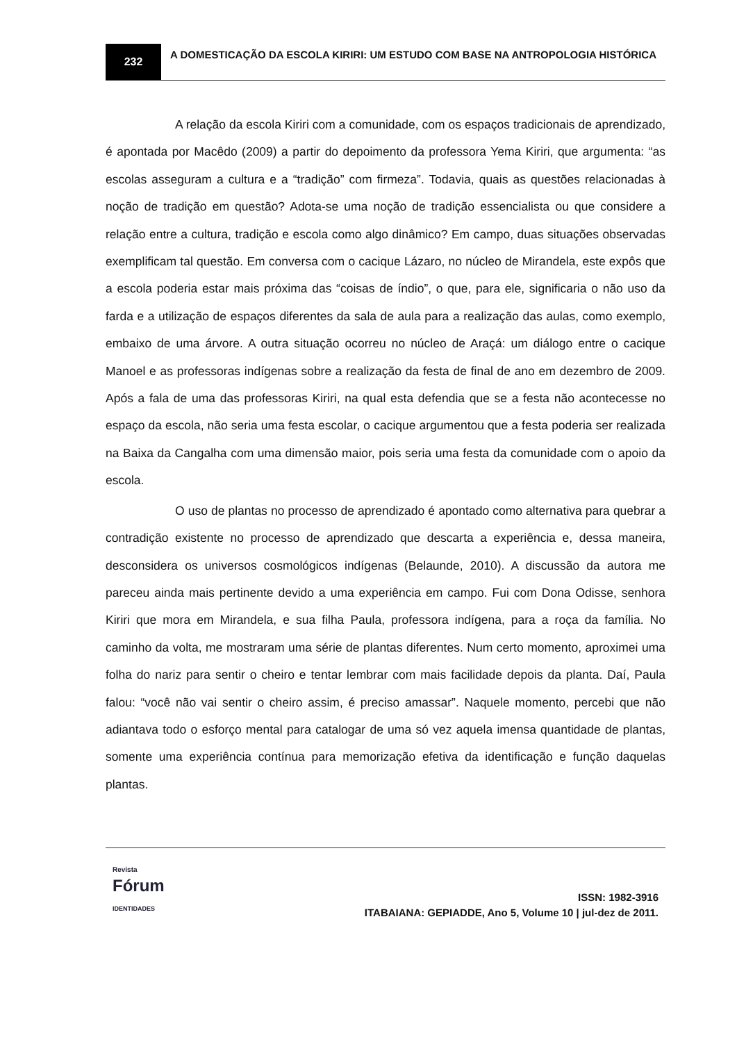232
A DOMESTICAÇÃO DA ESCOLA KIRIRI: UM ESTUDO COM BASE NA ANTROPOLOGIA HISTÓRICA
A relação da escola Kiriri com a comunidade, com os espaços tradicionais de aprendizado, é apontada por Macêdo (2009) a partir do depoimento da professora Yema Kiriri, que argumenta: “as escolas asseguram a cultura e a “tradição” com firmeza”. Todavia, quais as questões relacionadas à noção de tradição em questão? Adota-se uma noção de tradição essencialista ou que considere a relação entre a cultura, tradição e escola como algo dinâmico? Em campo, duas situações observadas exemplificam tal questão. Em conversa com o cacique Lázaro, no núcleo de Mirandela, este expôs que a escola poderia estar mais próxima das “coisas de índio”, o que, para ele, significaria o não uso da farda e a utilização de espaços diferentes da sala de aula para a realização das aulas, como exemplo, embaixo de uma árvore. A outra situação ocorreu no núcleo de Araçá: um diálogo entre o cacique Manoel e as professoras indígenas sobre a realização da festa de final de ano em dezembro de 2009. Após a fala de uma das professoras Kiriri, na qual esta defendia que se a festa não acontecesse no espaço da escola, não seria uma festa escolar, o cacique argumentou que a festa poderia ser realizada na Baixa da Cangalha com uma dimensão maior, pois seria uma festa da comunidade com o apoio da escola.
O uso de plantas no processo de aprendizado é apontado como alternativa para quebrar a contradição existente no processo de aprendizado que descarta a experiência e, dessa maneira, desconsidera os universos cosmológicos indígenas (Belaunde, 2010). A discussão da autora me pareceu ainda mais pertinente devido a uma experiência em campo. Fui com Dona Odisse, senhora Kiriri que mora em Mirandela, e sua filha Paula, professora indígena, para a roça da família. No caminho da volta, me mostraram uma série de plantas diferentes. Num certo momento, aproximei uma folha do nariz para sentir o cheiro e tentar lembrar com mais facilidade depois da planta. Daí, Paula falou: “você não vai sentir o cheiro assim, é preciso amassar”. Naquele momento, percebi que não adiantava todo o esforço mental para catalogar de uma só vez aquela imensa quantidade de plantas, somente uma experiência contínua para memorização efetiva da identificação e função daquelas plantas.
Revista
Fórum
IDENTIDADES
ISSN: 1982-3916
ITABAIANA: GEPIADDE, Ano 5, Volume 10 | jul-dez de 2011.